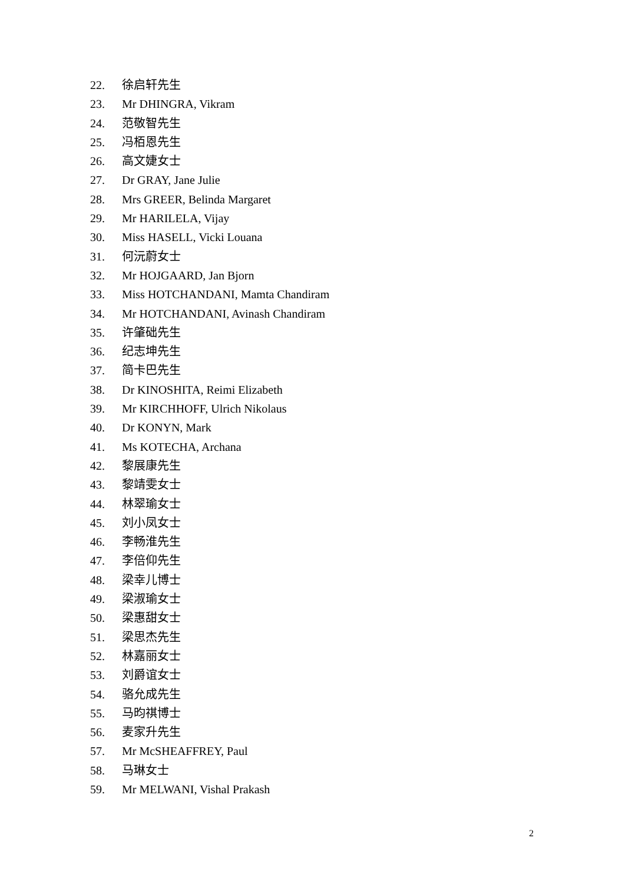22. 徐启轩先生
23. Mr DHINGRA, Vikram
24. 范敬智先生
25. 冯栢恩先生
26. 高文婕女士
27. Dr GRAY, Jane Julie
28. Mrs GREER, Belinda Margaret
29. Mr HARILELA, Vijay
30. Miss HASELL, Vicki Louana
31. 何沅蔚女士
32. Mr HOJGAARD, Jan Bjorn
33. Miss HOTCHANDANI, Mamta Chandiram
34. Mr HOTCHANDANI, Avinash Chandiram
35. 许肇础先生
36. 纪志坤先生
37. 简卡巴先生
38. Dr KINOSHITA, Reimi Elizabeth
39. Mr KIRCHHOFF, Ulrich Nikolaus
40. Dr KONYN, Mark
41. Ms KOTECHA, Archana
42. 黎展康先生
43. 黎靖雯女士
44. 林翠瑜女士
45. 刘小凤女士
46. 李畅淮先生
47. 李倍仰先生
48. 梁幸儿博士
49. 梁淑瑜女士
50. 梁惠甜女士
51. 梁思杰先生
52. 林嘉丽女士
53. 刘爵谊女士
54. 骆允成先生
55. 马昀祺博士
56. 麦家升先生
57. Mr McSHEAFFREY, Paul
58. 马琳女士
59. Mr MELWANI, Vishal Prakash
2